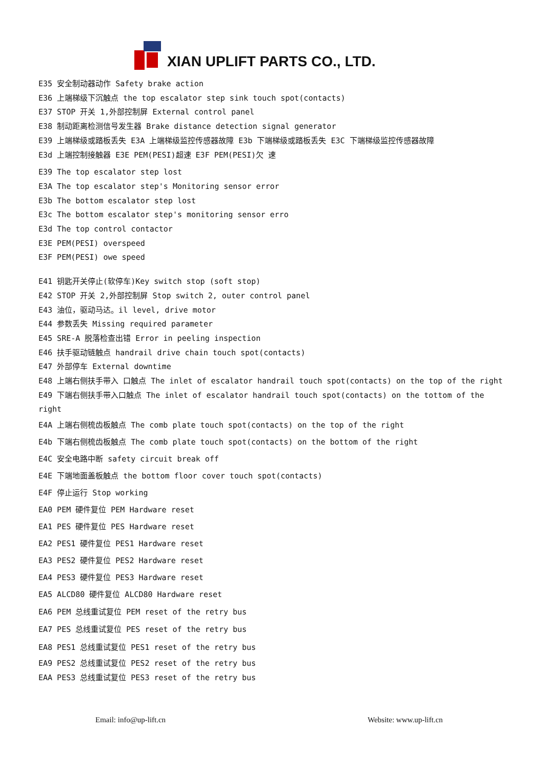XIAN UPLIFT PARTS CO., LTD.
E35 安全制动器动作 Safety brake action
E36 上端梯级下沉触点 the top escalator step sink touch spot(contacts)
E37 STOP 开关 1,外部控制屏 External control panel
E38 制动距离检测信号发生器 Brake distance detection signal generator
E39 上端梯级或踏板丢失 E3A 上端梯级监控传感器故障 E3b 下端梯级或踏板丢失 E3C 下端梯级监控传感器故障
E3d 上端控制接触器 E3E PEM(PESI)超速 E3F PEM(PESI)欠 速
E39 The top escalator step lost
E3A The top escalator step's Monitoring sensor error
E3b The bottom escalator step lost
E3c The bottom escalator step's monitoring sensor erro
E3d The top control contactor
E3E PEM(PESI) overspeed
E3F PEM(PESI) owe speed
E41 钥匙开关停止(软停车)Key switch stop (soft stop)
E42 STOP 开关 2,外部控制屏 Stop switch 2, outer control panel
E43 油位，驱动马达。il level, drive motor
E44 参数丢失 Missing required parameter
E45 SRE-A 脱落检查出错 Error in peeling inspection
E46 扶手驱动链触点 handrail drive chain touch spot(contacts)
E47 外部停车 External downtime
E48 上端右侧扶手带入 口触点 The inlet of escalator handrail touch spot(contacts) on the top of the right
E49 下端右侧扶手带入口触点 The inlet of escalator handrail touch spot(contacts) on the tottom of the right
E4A 上端右侧梳齿板触点 The comb plate touch spot(contacts) on the top of the right
E4b 下端右侧梳齿板触点 The comb plate touch spot(contacts) on the bottom of the right
E4C 安全电路中断 safety circuit break off
E4E 下端地面盖板触点 the bottom floor cover touch spot(contacts)
E4F 停止运行 Stop working
EA0 PEM 硬件复位 PEM Hardware reset
EA1 PES 硬件复位 PES Hardware reset
EA2 PES1 硬件复位 PES1 Hardware reset
EA3 PES2 硬件复位 PES2 Hardware reset
EA4 PES3 硬件复位 PES3 Hardware reset
EA5 ALCD80 硬件复位 ALCD80 Hardware reset
EA6 PEM 总线重试复位 PEM reset of the retry bus
EA7 PES 总线重试复位 PES reset of the retry bus
EA8 PES1 总线重试复位 PES1 reset of the retry bus
EA9 PES2 总线重试复位 PES2 reset of the retry bus
EAA PES3 总线重试复位 PES3 reset of the retry bus
Email: info@up-lift.cn Website: www.up-lift.cn